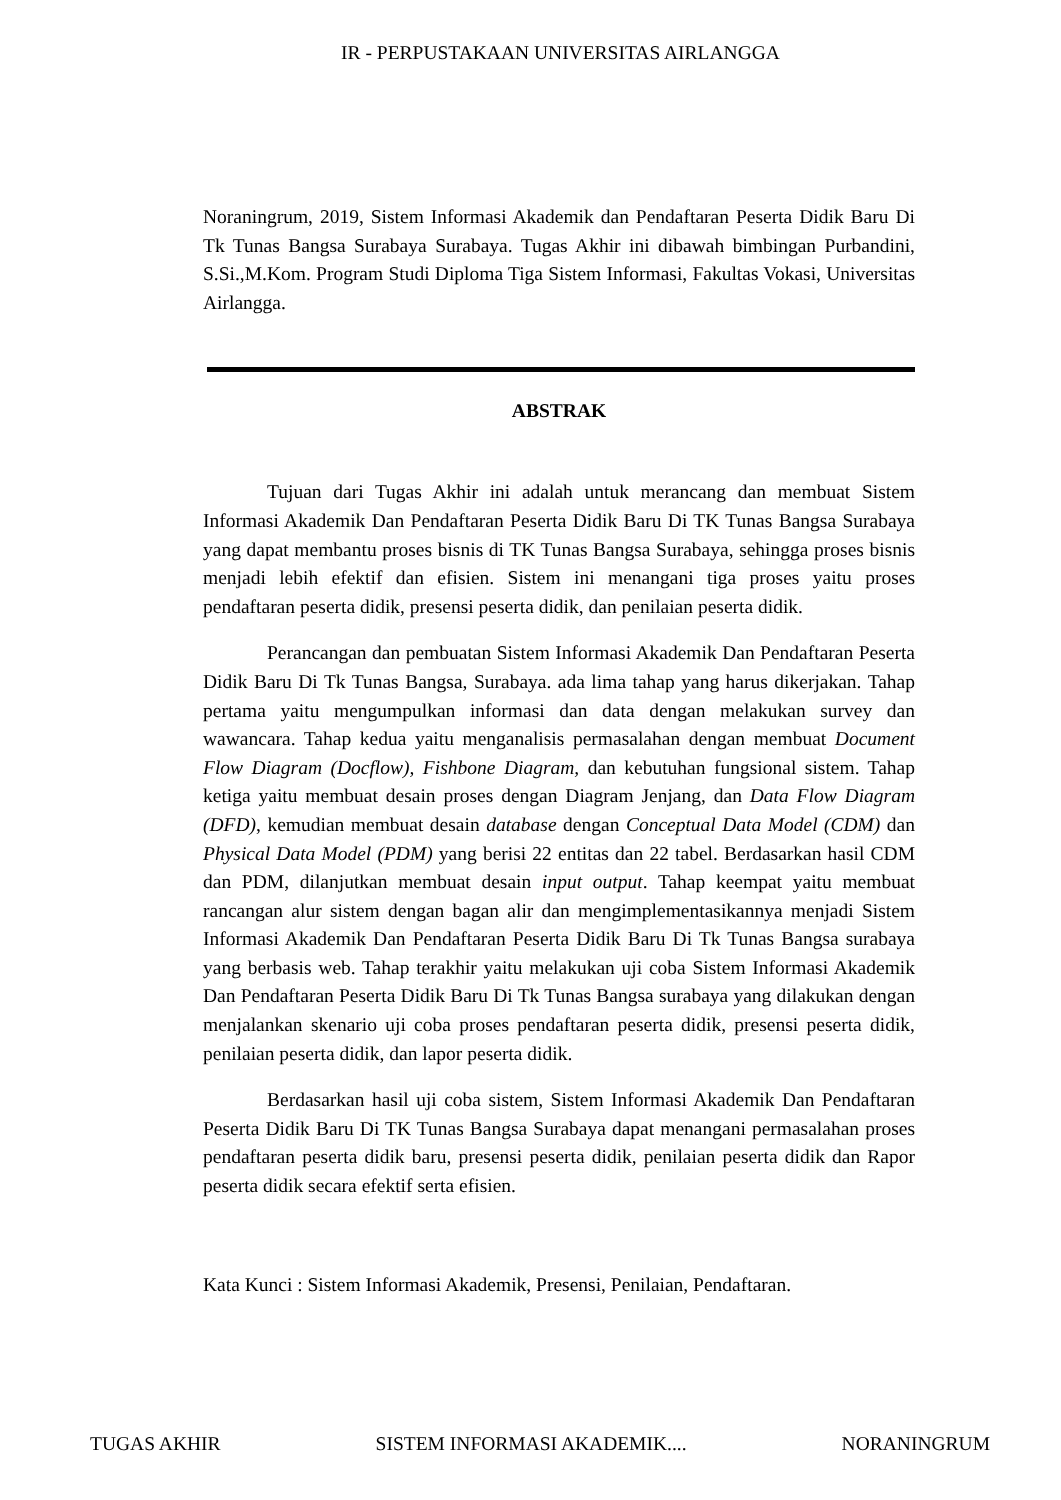IR - PERPUSTAKAAN UNIVERSITAS AIRLANGGA
Noraningrum, 2019, Sistem Informasi Akademik dan Pendaftaran Peserta Didik Baru Di Tk Tunas Bangsa Surabaya Surabaya. Tugas Akhir ini dibawah bimbingan Purbandini, S.Si.,M.Kom. Program Studi Diploma Tiga Sistem Informasi, Fakultas Vokasi, Universitas Airlangga.
ABSTRAK
Tujuan dari Tugas Akhir ini adalah untuk merancang dan membuat Sistem Informasi Akademik Dan Pendaftaran Peserta Didik Baru Di TK Tunas Bangsa Surabaya yang dapat membantu proses bisnis di TK Tunas Bangsa Surabaya, sehingga proses bisnis menjadi lebih efektif dan efisien. Sistem ini menangani tiga proses yaitu proses pendaftaran peserta didik, presensi peserta didik, dan penilaian peserta didik.
Perancangan dan pembuatan Sistem Informasi Akademik Dan Pendaftaran Peserta Didik Baru Di Tk Tunas Bangsa, Surabaya. ada lima tahap yang harus dikerjakan. Tahap pertama yaitu mengumpulkan informasi dan data dengan melakukan survey dan wawancara. Tahap kedua yaitu menganalisis permasalahan dengan membuat Document Flow Diagram (Docflow), Fishbone Diagram, dan kebutuhan fungsional sistem. Tahap ketiga yaitu membuat desain proses dengan Diagram Jenjang, dan Data Flow Diagram (DFD), kemudian membuat desain database dengan Conceptual Data Model (CDM) dan Physical Data Model (PDM) yang berisi 22 entitas dan 22 tabel. Berdasarkan hasil CDM dan PDM, dilanjutkan membuat desain input output. Tahap keempat yaitu membuat rancangan alur sistem dengan bagan alir dan mengimplementasikannya menjadi Sistem Informasi Akademik Dan Pendaftaran Peserta Didik Baru Di Tk Tunas Bangsa surabaya yang berbasis web. Tahap terakhir yaitu melakukan uji coba Sistem Informasi Akademik Dan Pendaftaran Peserta Didik Baru Di Tk Tunas Bangsa surabaya yang dilakukan dengan menjalankan skenario uji coba proses pendaftaran peserta didik, presensi peserta didik, penilaian peserta didik, dan lapor peserta didik.
Berdasarkan hasil uji coba sistem, Sistem Informasi Akademik Dan Pendaftaran Peserta Didik Baru Di TK Tunas Bangsa Surabaya dapat menangani permasalahan proses pendaftaran peserta didik baru, presensi peserta didik, penilaian peserta didik dan Rapor peserta didik secara efektif serta efisien.
Kata Kunci : Sistem Informasi Akademik, Presensi, Penilaian, Pendaftaran.
TUGAS AKHIR SISTEM INFORMASI AKADEMIK.... NORANINGRUM